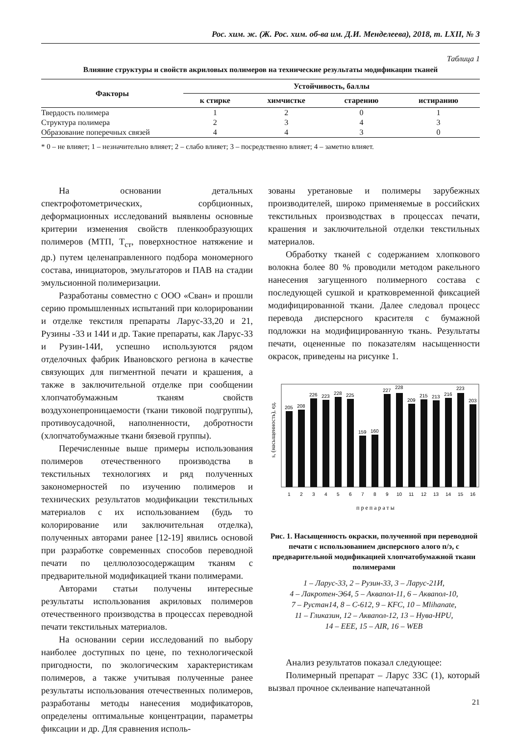Рос. хим. ж. (Ж. Рос. хим. об-ва им. Д.И. Менделеева), 2018, т. LXII, № 3
Таблица 1
Влияние структуры и свойств акриловых полимеров на технические результаты модификации тканей
| Факторы | Устойчивость, баллы | | | |
| --- | --- | --- | --- | --- |
| | к стирке | химчистке | старению | истиранию |
| Твердость полимера | 1 | 2 | 0 | 1 |
| Структура полимера | 2 | 3 | 4 | 3 |
| Образование поперечных связей | 4 | 4 | 3 | 0 |
* 0 – не влияет; 1 – незначительно влияет; 2 – слабо влияет; 3 – посредственно влияет; 4 – заметно влияет.
На основании детальных спектрофотометрических, сорбционных, деформационных исследований выявлены основные критерии изменения свойств пленкообразующих полимеров (МТП, Т<sub>ст</sub>, поверхностное натяжение и др.) путем целенаправленного подбора мономерного состава, инициаторов, эмульгаторов и ПАВ на стадии эмульсионной полимеризации.
Разработаны совместно с ООО «Сван» и прошли серию промышленных испытаний при колорировании и отделке текстиля препараты Ларус-33,20 и 21, Рузины -33 и 14И и др. Такие препараты, как Ларус-33 и Рузин-14И, успешно используются рядом отделочных фабрик Ивановского региона в качестве связующих для пигментной печати и крашения, а также в заключительной отделке при сообщении хлопчатобумажным тканям свойств воздухонепроницаемости (ткани тиковой подгруппы), противоусадочной, наполненности, добротности (хлопчатобумажные ткани бязевой группы).
Перечисленные выше примеры использования полимеров отечественного производства в текстильных технологиях и ряд полученных закономерностей по изучению полимеров и технических результатов модификации текстильных материалов с их использованием (будь то колорирование или заключительная отделка), полученных авторами ранее [12-19] явились основой при разработке современных способов переводной печати по целлюлозосодержащим тканям с предварительной модификацией ткани полимерами.
Авторами статьи получены интересные результаты использования акриловых полимеров отечественного производства в процессах переводной печати текстильных материалов.
На основании серии исследований по выбору наиболее доступных по цене, по технологической пригодности, по экологическим характеристикам полимеров, а также учитывая полученные ранее результаты использования отечественных полимеров, разработаны методы нанесения модификаторов, определены оптимальные концентрации, параметры фиксации и др. Для сравнения исполь-
зованы уретановые и полимеры зарубежных производителей, широко применяемые в российских текстильных производствах в процессах печати, крашения и заключительной отделки текстильных материалов.
Обработку тканей с содержанием хлопкового волокна более 80 % проводили методом ракельного нанесения загущенного полимерного состава с последующей сушкой и кратковременной фиксацией модифицированной ткани. Далее следовал процесс перевода дисперсного красителя с бумажной подложки на модифицированную ткань. Результаты печати, оцененные по показателям насыщенности окрасок, приведены на рисунке 1.
s, (насыщенность), ед.
205
208
226
223
228
225
159
160
227
228
209
215
213
216
223
203
1
2
3
4
5
6
7
8
9
10
11
12
13
14
15
16
препараты
Рис. 1. Насыщенность окраски, полученной при переводной печати с использованием дисперсного алого п/э, с предварительной модификацией хлопчатобумажной ткани полимерами
1 – Ларус-33, 2 – Рузин-33, 3 – Ларус-21И,
4 – Лакротен-Э64, 5 – Аквапол-11, 6 – Аквапол-10,
7 – Рустан14, 8 – С-612, 9 – KFC, 10 – Mlihanate,
11 – Гликазин, 12 – Аквапол-12, 13 – Нува-HPU,
14 – EEE, 15 – AIR, 16 – WEB
Анализ результатов показал следующее:
Полимерный препарат – Ларус 33С (1), который вызвал прочное склеивание напечатанной
21